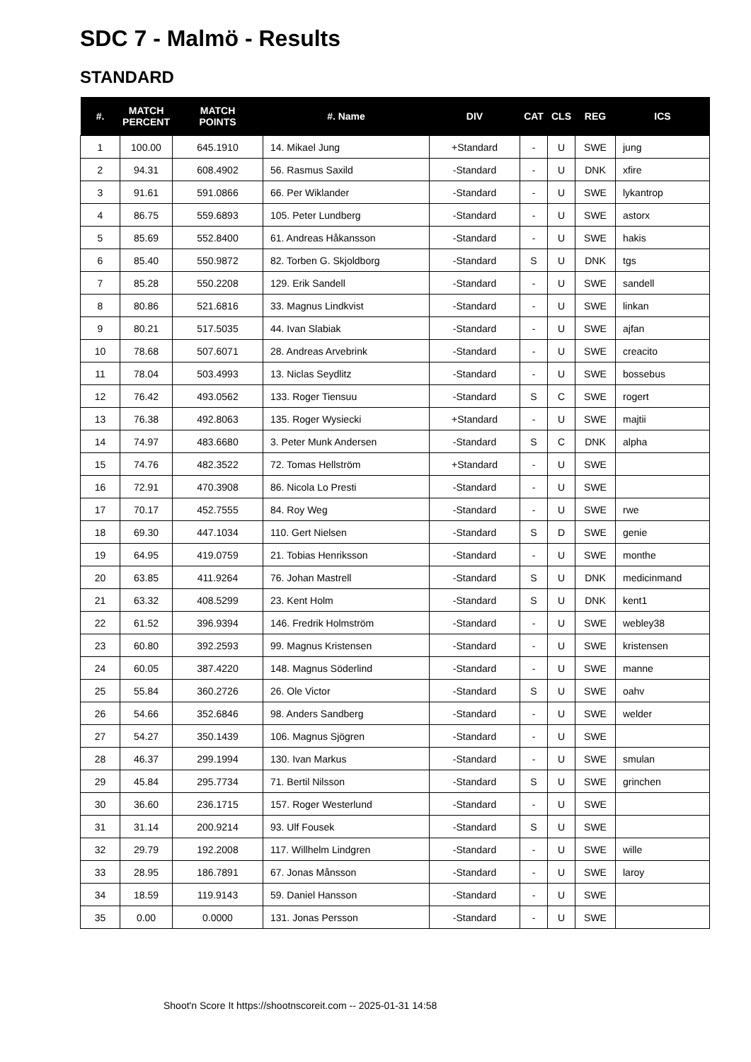SDC 7 - Malmö - Results
STANDARD
| #. | MATCH PERCENT | MATCH POINTS | #. Name | DIV | CAT | CLS | REG | ICS |
| --- | --- | --- | --- | --- | --- | --- | --- | --- |
| 1 | 100.00 | 645.1910 | 14. Mikael Jung | +Standard | - | U | SWE | jung |
| 2 | 94.31 | 608.4902 | 56. Rasmus Saxild | -Standard | - | U | DNK | xfire |
| 3 | 91.61 | 591.0866 | 66. Per Wiklander | -Standard | - | U | SWE | lykantrop |
| 4 | 86.75 | 559.6893 | 105. Peter Lundberg | -Standard | - | U | SWE | astorx |
| 5 | 85.69 | 552.8400 | 61. Andreas Håkansson | -Standard | - | U | SWE | hakis |
| 6 | 85.40 | 550.9872 | 82. Torben G. Skjoldborg | -Standard | S | U | DNK | tgs |
| 7 | 85.28 | 550.2208 | 129. Erik Sandell | -Standard | - | U | SWE | sandell |
| 8 | 80.86 | 521.6816 | 33. Magnus Lindkvist | -Standard | - | U | SWE | linkan |
| 9 | 80.21 | 517.5035 | 44. Ivan Slabiak | -Standard | - | U | SWE | ajfan |
| 10 | 78.68 | 507.6071 | 28. Andreas Arvebrink | -Standard | - | U | SWE | creacito |
| 11 | 78.04 | 503.4993 | 13. Niclas Seydlitz | -Standard | - | U | SWE | bossebus |
| 12 | 76.42 | 493.0562 | 133. Roger Tiensuu | -Standard | S | C | SWE | rogert |
| 13 | 76.38 | 492.8063 | 135. Roger Wysiecki | +Standard | - | U | SWE | majtii |
| 14 | 74.97 | 483.6680 | 3. Peter Munk Andersen | -Standard | S | C | DNK | alpha |
| 15 | 74.76 | 482.3522 | 72. Tomas Hellström | +Standard | - | U | SWE | |
| 16 | 72.91 | 470.3908 | 86. Nicola Lo Presti | -Standard | - | U | SWE | |
| 17 | 70.17 | 452.7555 | 84. Roy Weg | -Standard | - | U | SWE | rwe |
| 18 | 69.30 | 447.1034 | 110. Gert Nielsen | -Standard | S | D | SWE | genie |
| 19 | 64.95 | 419.0759 | 21. Tobias Henriksson | -Standard | - | U | SWE | monthe |
| 20 | 63.85 | 411.9264 | 76. Johan Mastrell | -Standard | S | U | DNK | medicinmand |
| 21 | 63.32 | 408.5299 | 23. Kent Holm | -Standard | S | U | DNK | kent1 |
| 22 | 61.52 | 396.9394 | 146. Fredrik Holmström | -Standard | - | U | SWE | webley38 |
| 23 | 60.80 | 392.2593 | 99. Magnus Kristensen | -Standard | - | U | SWE | kristensen |
| 24 | 60.05 | 387.4220 | 148. Magnus Söderlind | -Standard | - | U | SWE | manne |
| 25 | 55.84 | 360.2726 | 26. Ole Victor | -Standard | S | U | SWE | oahv |
| 26 | 54.66 | 352.6846 | 98. Anders Sandberg | -Standard | - | U | SWE | welder |
| 27 | 54.27 | 350.1439 | 106. Magnus Sjögren | -Standard | - | U | SWE | |
| 28 | 46.37 | 299.1994 | 130. Ivan Markus | -Standard | - | U | SWE | smulan |
| 29 | 45.84 | 295.7734 | 71. Bertil Nilsson | -Standard | S | U | SWE | grinchen |
| 30 | 36.60 | 236.1715 | 157. Roger Westerlund | -Standard | - | U | SWE | |
| 31 | 31.14 | 200.9214 | 93. Ulf Fousek | -Standard | S | U | SWE | |
| 32 | 29.79 | 192.2008 | 117. Willhelm Lindgren | -Standard | - | U | SWE | wille |
| 33 | 28.95 | 186.7891 | 67. Jonas Månsson | -Standard | - | U | SWE | laroy |
| 34 | 18.59 | 119.9143 | 59. Daniel Hansson | -Standard | - | U | SWE | |
| 35 | 0.00 | 0.0000 | 131. Jonas Persson | -Standard | - | U | SWE | |
Shoot'n Score It https://shootnscoreit.com -- 2025-01-31 14:58